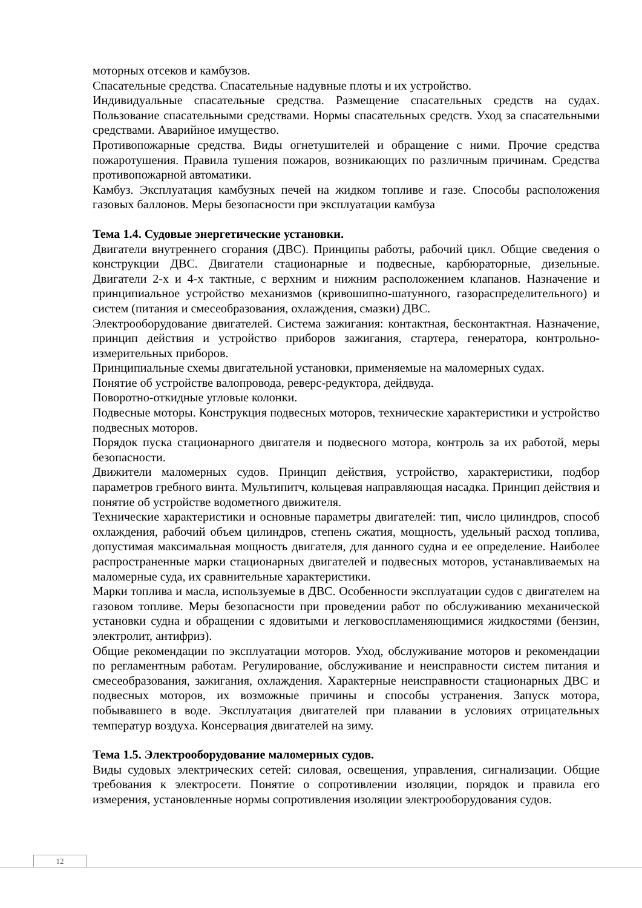моторных отсеков и камбузов.
Спасательные средства. Спасательные надувные плоты и их устройство.
Индивидуальные спасательные средства. Размещение спасательных средств на судах. Пользование спасательными средствами. Нормы спасательных средств. Уход за спасательными средствами. Аварийное имущество.
Противопожарные средства. Виды огнетушителей и обращение с ними. Прочие средства пожаротушения. Правила тушения пожаров, возникающих по различным причинам. Средства противопожарной автоматики.
Камбуз. Эксплуатация камбузных печей на жидком топливе и газе. Способы расположения газовых баллонов. Меры безопасности при эксплуатации камбуза
Тема 1.4. Судовые энергетические установки.
Двигатели внутреннего сгорания (ДВС). Принципы работы, рабочий цикл. Общие сведения о конструкции ДВС. Двигатели стационарные и подвесные, карбюраторные, дизельные. Двигатели 2-х и 4-х тактные, с верхним и нижним расположением клапанов. Назначение и принципиальное устройство механизмов (кривошипно-шатунного, газораспределительного) и систем (питания и смесеобразования, охлаждения, смазки) ДВС.
Электрооборудование двигателей. Система зажигания: контактная, бесконтактная. Назначение, принцип действия и устройство приборов зажигания, стартера, генератора, контрольно-измерительных приборов.
Принципиальные схемы двигательной установки, применяемые на маломерных судах.
Понятие об устройстве валопровода, реверс-редуктора, дейдвуда.
Поворотно-откидные угловые колонки.
Подвесные моторы. Конструкция подвесных моторов, технические характеристики и устройство подвесных моторов.
Порядок пуска стационарного двигателя и подвесного мотора, контроль за их работой, меры безопасности.
Движители маломерных судов. Принцип действия, устройство, характеристики, подбор параметров гребного винта. Мультипитч, кольцевая направляющая насадка. Принцип действия и понятие об устройстве водометного движителя.
Технические характеристики и основные параметры двигателей: тип, число цилиндров, способ охлаждения, рабочий объем цилиндров, степень сжатия, мощность, удельный расход топлива, допустимая максимальная мощность двигателя, для данного судна и ее определение. Наиболее распространенные марки стационарных двигателей и подвесных моторов, устанавливаемых на маломерные суда, их сравнительные характеристики.
Марки топлива и масла, используемые в ДВС. Особенности эксплуатации судов с двигателем на газовом топливе. Меры безопасности при проведении работ по обслуживанию механической установки судна и обращении с ядовитыми и легковоспламеняющимися жидкостями (бензин, электролит, антифриз).
Общие рекомендации по эксплуатации моторов. Уход, обслуживание моторов и рекомендации по регламентным работам. Регулирование, обслуживание и неисправности систем питания и смесеобразования, зажигания, охлаждения. Характерные неисправности стационарных ДВС и подвесных моторов, их возможные причины и способы устранения. Запуск мотора, побывавшего в воде. Эксплуатация двигателей при плавании в условиях отрицательных температур воздуха. Консервация двигателей на зиму.
Тема 1.5. Электрооборудование маломерных судов.
Виды судовых электрических сетей: силовая, освещения, управления, сигнализации. Общие требования к электросети. Понятие о сопротивлении изоляции, порядок и правила его измерения, установленные нормы сопротивления изоляции электрооборудования судов.
12